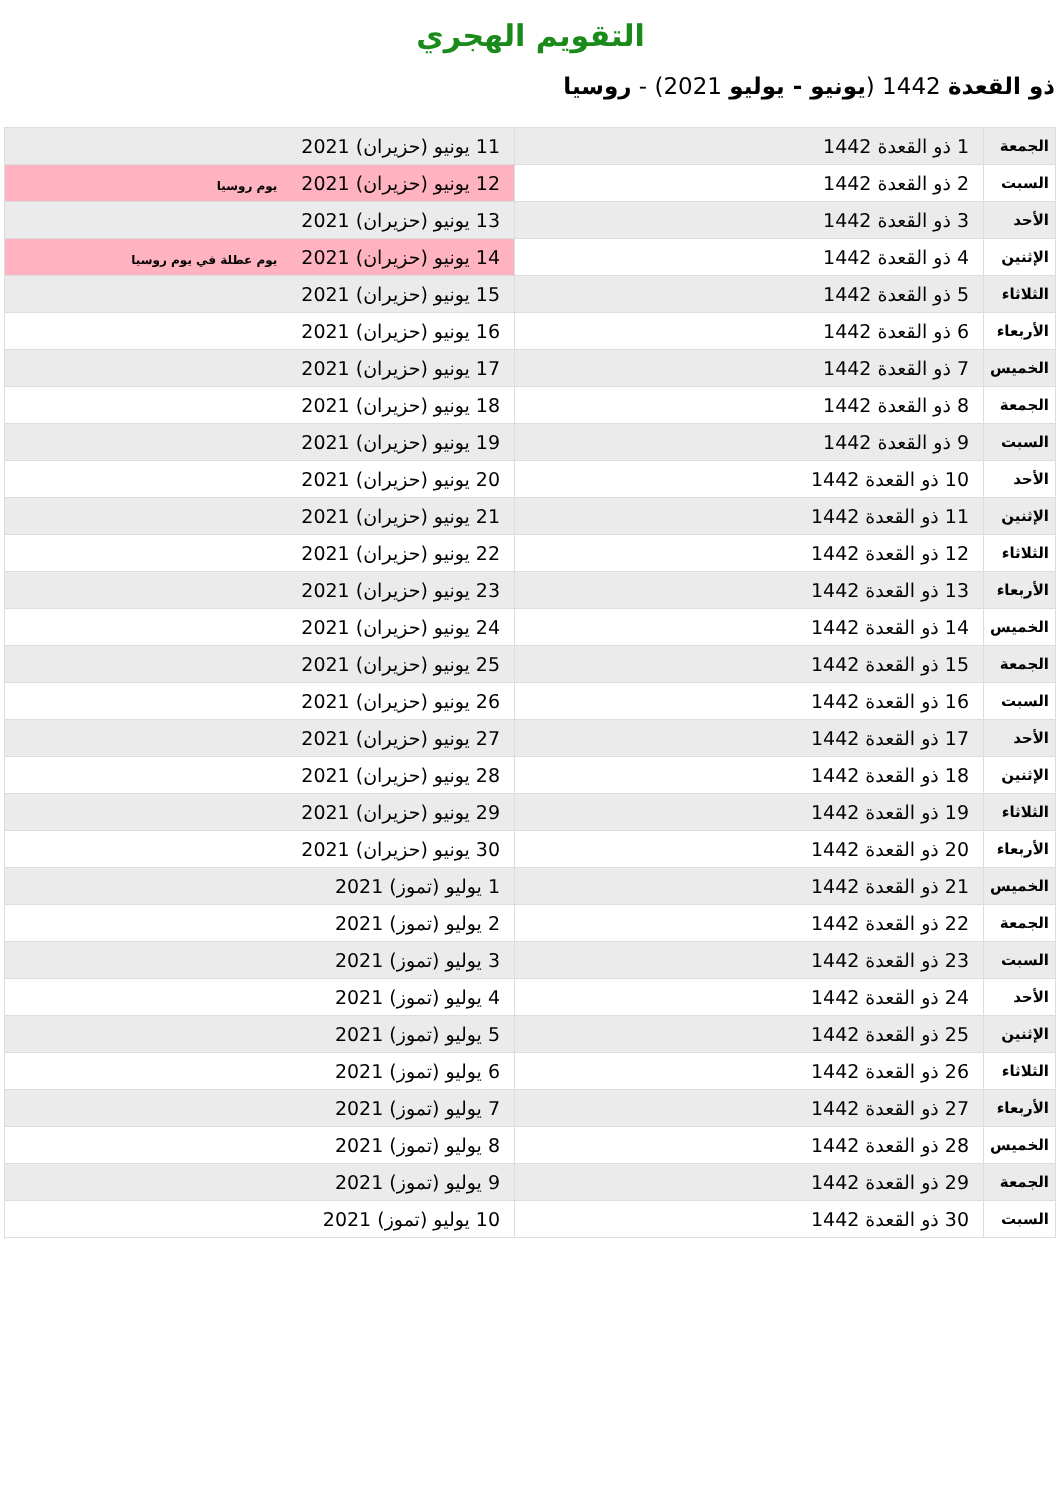التقويم الهجري
ذو القعدة 1442 (يونيو - يوليو 2021) - روسيا
| الجمعة | 1 ذو القعدة 1442 | 11 يونيو (حزيران) 2021 |
| السبت | 2 ذو القعدة 1442 | 12 يونيو (حزيران) 2021 يوم روسيا |
| الأحد | 3 ذو القعدة 1442 | 13 يونيو (حزيران) 2021 |
| الإثنين | 4 ذو القعدة 1442 | 14 يونيو (حزيران) 2021 يوم عطلة في يوم روسيا |
| الثلاثاء | 5 ذو القعدة 1442 | 15 يونيو (حزيران) 2021 |
| الأربعاء | 6 ذو القعدة 1442 | 16 يونيو (حزيران) 2021 |
| الخميس | 7 ذو القعدة 1442 | 17 يونيو (حزيران) 2021 |
| الجمعة | 8 ذو القعدة 1442 | 18 يونيو (حزيران) 2021 |
| السبت | 9 ذو القعدة 1442 | 19 يونيو (حزيران) 2021 |
| الأحد | 10 ذو القعدة 1442 | 20 يونيو (حزيران) 2021 |
| الإثنين | 11 ذو القعدة 1442 | 21 يونيو (حزيران) 2021 |
| الثلاثاء | 12 ذو القعدة 1442 | 22 يونيو (حزيران) 2021 |
| الأربعاء | 13 ذو القعدة 1442 | 23 يونيو (حزيران) 2021 |
| الخميس | 14 ذو القعدة 1442 | 24 يونيو (حزيران) 2021 |
| الجمعة | 15 ذو القعدة 1442 | 25 يونيو (حزيران) 2021 |
| السبت | 16 ذو القعدة 1442 | 26 يونيو (حزيران) 2021 |
| الأحد | 17 ذو القعدة 1442 | 27 يونيو (حزيران) 2021 |
| الإثنين | 18 ذو القعدة 1442 | 28 يونيو (حزيران) 2021 |
| الثلاثاء | 19 ذو القعدة 1442 | 29 يونيو (حزيران) 2021 |
| الأربعاء | 20 ذو القعدة 1442 | 30 يونيو (حزيران) 2021 |
| الخميس | 21 ذو القعدة 1442 | 1 يوليو (تموز) 2021 |
| الجمعة | 22 ذو القعدة 1442 | 2 يوليو (تموز) 2021 |
| السبت | 23 ذو القعدة 1442 | 3 يوليو (تموز) 2021 |
| الأحد | 24 ذو القعدة 1442 | 4 يوليو (تموز) 2021 |
| الإثنين | 25 ذو القعدة 1442 | 5 يوليو (تموز) 2021 |
| الثلاثاء | 26 ذو القعدة 1442 | 6 يوليو (تموز) 2021 |
| الأربعاء | 27 ذو القعدة 1442 | 7 يوليو (تموز) 2021 |
| الخميس | 28 ذو القعدة 1442 | 8 يوليو (تموز) 2021 |
| الجمعة | 29 ذو القعدة 1442 | 9 يوليو (تموز) 2021 |
| السبت | 30 ذو القعدة 1442 | 10 يوليو (تموز) 2021 |